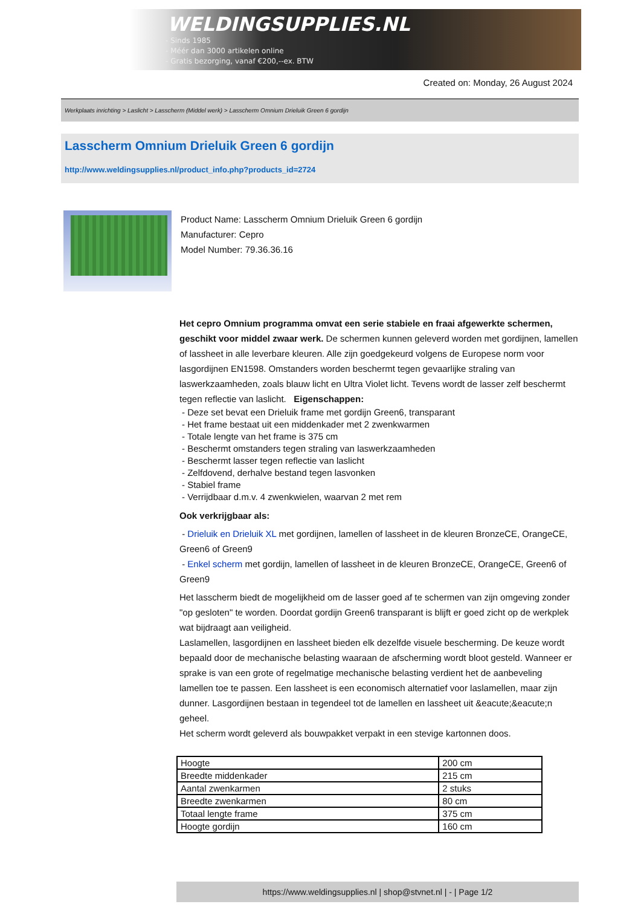WELDINGSUPPLIES.NL
- Sinds 1985
- Méér dan 3000 artikelen online
- Gratis bezorging, vanaf €200,--ex. BTW
Created on: Monday, 26 August 2024
Werkplaats inrichting > Laslicht > Lasscherm (Middel werk) > Lasscherm Omnium Drieluik Green 6 gordijn
Lasscherm Omnium Drieluik Green 6 gordijn
http://www.weldingsupplies.nl/product_info.php?products_id=2724
Product Name: Lasscherm Omnium Drieluik Green 6 gordijn
Manufacturer: Cepro
Model Number: 79.36.36.16
Het cepro Omnium programma omvat een serie stabiele en fraai afgewerkte schermen, geschikt voor middel zwaar werk. De schermen kunnen geleverd worden met gordijnen, lamellen of lassheet in alle leverbare kleuren. Alle zijn goedgekeurd volgens de Europese norm voor lasgordijnen EN1598. Omstanders worden beschermt tegen gevaarlijke straling van laswerkzaamheden, zoals blauw licht en Ultra Violet licht. Tevens wordt de lasser zelf beschermt tegen reflectie van laslicht. Eigenschappen:
- Deze set bevat een Drieluik frame met gordijn Green6, transparant
- Het frame bestaat uit een middenkader met 2 zwenkwarmen
- Totale lengte van het frame is 375 cm
- Beschermt omstanders tegen straling van laswerkzaamheden
- Beschermt lasser tegen reflectie van laslicht
- Zelfdovend, derhalve bestand tegen lasvonken
- Stabiel frame
- Verrijdbaar d.m.v. 4 zwenkwielen, waarvan 2 met rem
Ook verkrijgbaar als:
- Drieluik en Drieluik XL met gordijnen, lamellen of lassheet in de kleuren BronzeCE, OrangeCE, Green6 of Green9
- Enkel scherm met gordijn, lamellen of lassheet in de kleuren BronzeCE, OrangeCE, Green6 of Green9
Het lasscherm biedt de mogelijkheid om de lasser goed af te schermen van zijn omgeving zonder "op gesloten" te worden. Doordat gordijn Green6 transparant is blijft er goed zicht op de werkplek wat bijdraagt aan veiligheid.
Laslamellen, lasgordijnen en lassheet bieden elk dezelfde visuele bescherming. De keuze wordt bepaald door de mechanische belasting waaraan de afscherming wordt bloot gesteld. Wanneer er sprake is van een grote of regelmatige mechanische belasting verdient het de aanbeveling lamellen toe te passen. Een lassheet is een economisch alternatief voor laslamellen, maar zijn dunner. Lasgordijnen bestaan in tegendeel tot de lamellen en lassheet uit &eacute;&eacute;n geheel.
Het scherm wordt geleverd als bouwpakket verpakt in een stevige kartonnen doos.
| Hoogte | 200 cm |
| Breedte middenkader | 215 cm |
| Aantal zwenkarmen | 2 stuks |
| Breedte zwenkarmen | 80 cm |
| Totaal lengte frame | 375 cm |
| Hoogte gordijn | 160 cm |
https://www.weldingsupplies.nl | shop@stvnet.nl | - | Page 1/2